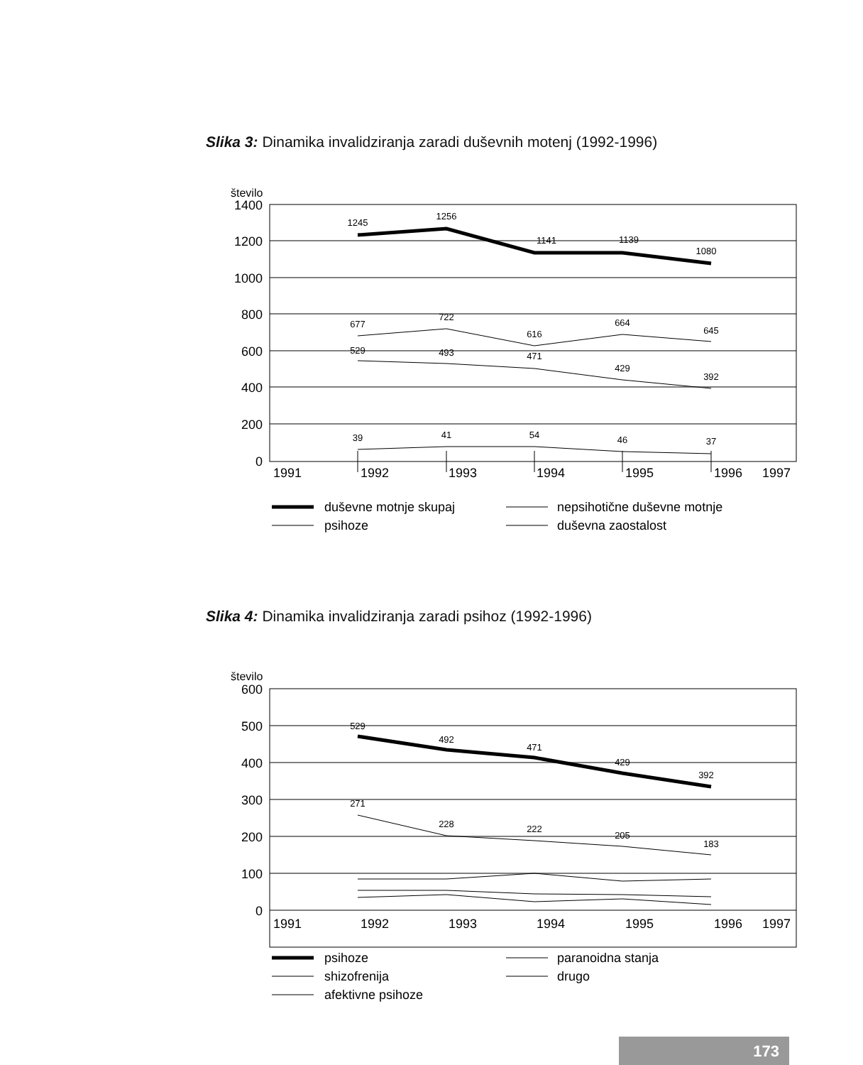Slika 3: Dinamika invalidziranja zaradi duševnih motenj (1992-1996)
število
1400
1200
1000
800
600
400
200
0
1991
1992
1993
1994
1995
1996
1997
1245
1256
1141
1139
1080
677
722
616
664
645
529
493
471
429
392
39
41
54
46
37
duševne motnje skupaj
psihoze
nepsihotične duševne motnje
duševna zaostalost
Slika 4: Dinamika invalidziranja zaradi psihoz (1992-1996)
število
600
500
400
300
200
100
0
1991
1992
1993
1994
1995
1996
1997
529
492
471
429
392
271
228
222
205
183
psihoze
shizofrenija
afektivne psihoze
paranoidna stanja
drugo
173